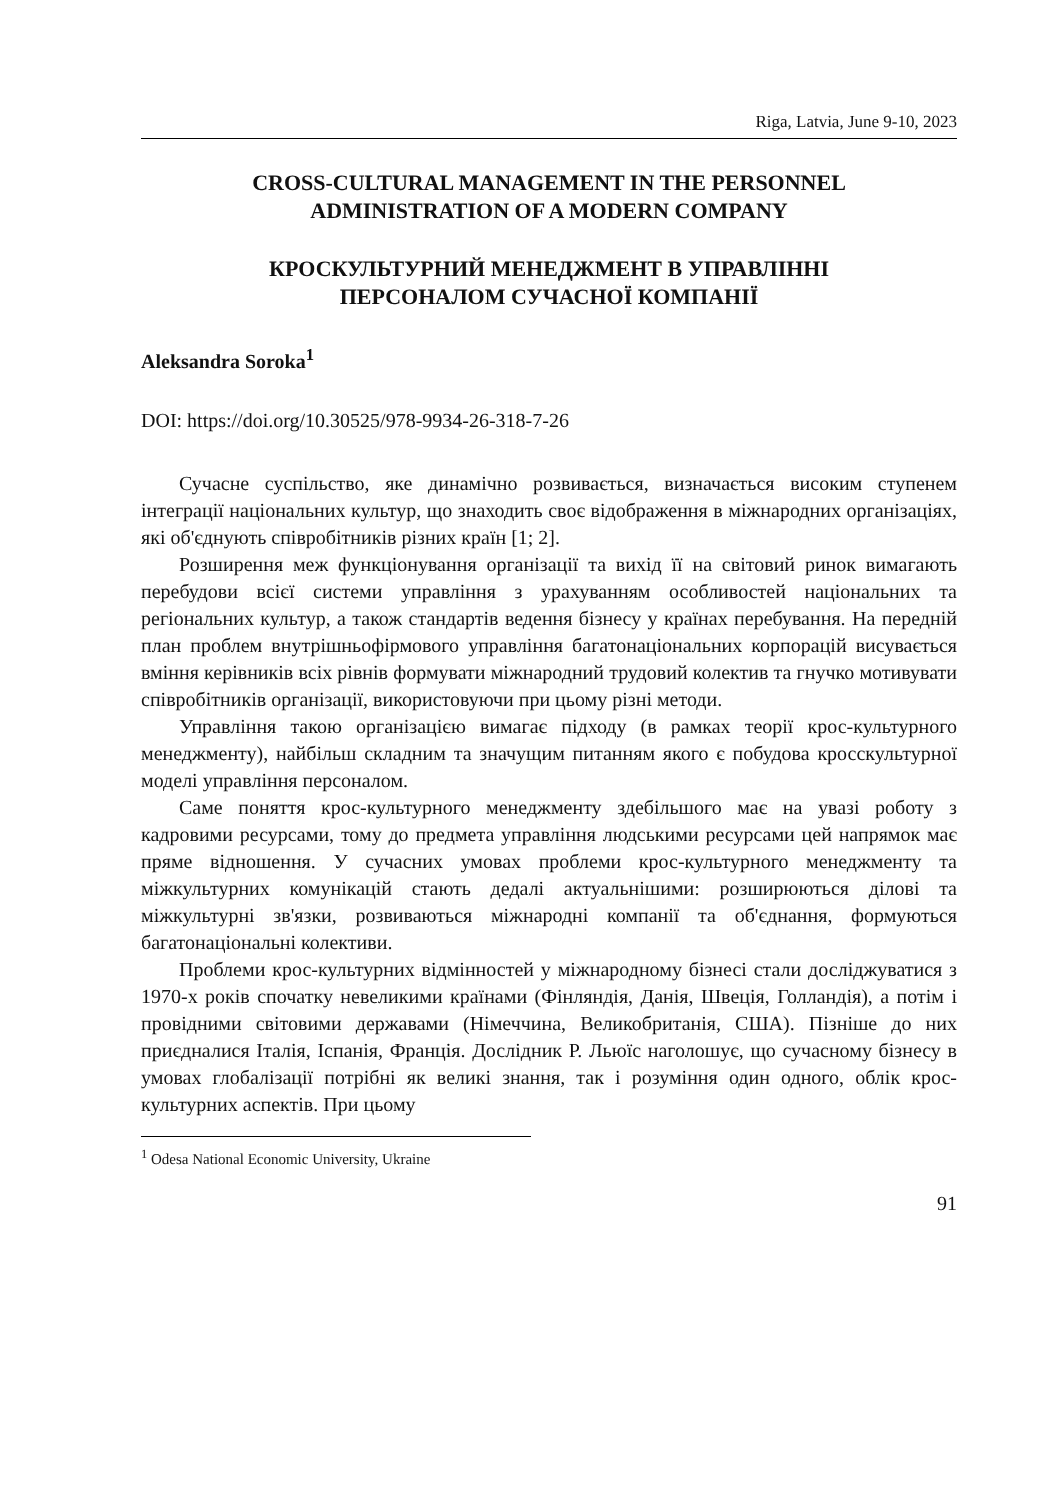Riga, Latvia, June 9-10, 2023
CROSS-CULTURAL MANAGEMENT IN THE PERSONNEL
ADMINISTRATION OF A MODERN COMPANY
КРОСКУЛЬТУРНИЙ МЕНЕДЖМЕНТ В УПРАВЛІННІ
ПЕРСОНАЛОМ СУЧАСНОЇ КОМПАНІЇ
Aleksandra Soroka<sup>1</sup>
DOI: https://doi.org/10.30525/978-9934-26-318-7-26
Сучасне суспільство, яке динамічно розвивається, визначається високим ступенем інтеграції національних культур, що знаходить своє відображення в міжнародних організаціях, які об'єднують співробітників різних країн [1; 2].
Розширення меж функціонування організації та вихід її на світовий ринок вимагають перебудови всієї системи управління з урахуванням особливостей національних та регіональних культур, а також стандартів ведення бізнесу у країнах перебування. На передній план проблем внутрішньофірмового управління багатонаціональних корпорацій висувається вміння керівників всіх рівнів формувати міжнародний трудовий колектив та гнучко мотивувати співробітників організації, використовуючи при цьому різні методи.
Управління такою організацією вимагає підходу (в рамках теорії крос-культурного менеджменту), найбільш складним та значущим питанням якого є побудова кросскультурної моделі управління персоналом.
Саме поняття крос-культурного менеджменту здебільшого має на увазі роботу з кадровими ресурсами, тому до предмета управління людськими ресурсами цей напрямок має пряме відношення. У сучасних умовах проблеми крос-культурного менеджменту та міжкультурних комунікацій стають дедалі актуальнішими: розширюються ділові та міжкультурні зв'язки, розвиваються міжнародні компанії та об'єднання, формуються багатонаціональні колективи.
Проблеми крос-культурних відмінностей у міжнародному бізнесі стали досліджуватися з 1970-х років спочатку невеликими країнами (Фінляндія, Данія, Швеція, Голландія), а потім і провідними світовими державами (Німеччина, Великобританія, США). Пізніше до них приєдналися Італія, Іспанія, Франція. Дослідник Р. Льюїс наголошує, що сучасному бізнесу в умовах глобалізації потрібні як великі знання, так і розуміння один одного, облік крос-культурних аспектів. При цьому
<sup>1</sup> Odesa National Economic University, Ukraine
91